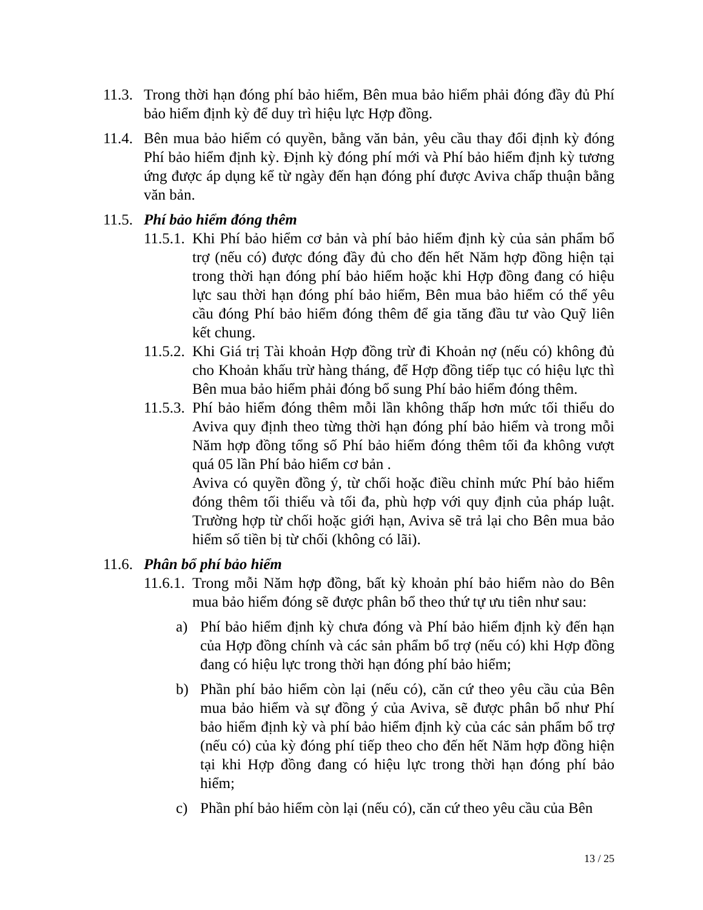11.3.
Trong thời hạn đóng phí bảo hiểm, Bên mua bảo hiểm phải đóng đầy đủ Phí bảo hiểm định kỳ để duy trì hiệu lực Hợp đồng.
11.4.
Bên mua bảo hiểm có quyền, bằng văn bản, yêu cầu thay đổi định kỳ đóng Phí bảo hiểm định kỳ. Định kỳ đóng phí mới và Phí bảo hiểm định kỳ tương ứng được áp dụng kể từ ngày đến hạn đóng phí được Aviva chấp thuận bằng văn bản.
11.5.
Phí bảo hiểm đóng thêm
11.5.1.
Khi Phí bảo hiểm cơ bản và phí bảo hiểm định kỳ của sản phẩm bổ trợ (nếu có) được đóng đầy đủ cho đến hết Năm hợp đồng hiện tại trong thời hạn đóng phí bảo hiểm hoặc khi Hợp đồng đang có hiệu lực sau thời hạn đóng phí bảo hiểm, Bên mua bảo hiểm có thể yêu cầu đóng Phí bảo hiểm đóng thêm để gia tăng đầu tư vào Quỹ liên kết chung.
11.5.2.
Khi Giá trị Tài khoản Hợp đồng trừ đi Khoản nợ (nếu có) không đủ cho Khoản khấu trừ hàng tháng, để Hợp đồng tiếp tục có hiệu lực thì Bên mua bảo hiểm phải đóng bổ sung Phí bảo hiểm đóng thêm.
11.5.3.
Phí bảo hiểm đóng thêm mỗi lần không thấp hơn mức tối thiểu do Aviva quy định theo từng thời hạn đóng phí bảo hiểm và trong mỗi Năm hợp đồng tổng số Phí bảo hiểm đóng thêm tối đa không vượt quá 05 lần Phí bảo hiểm cơ bản .
Aviva có quyền đồng ý, từ chối hoặc điều chỉnh mức Phí bảo hiểm đóng thêm tối thiểu và tối đa, phù hợp với quy định của pháp luật. Trường hợp từ chối hoặc giới hạn, Aviva sẽ trả lại cho Bên mua bảo hiểm số tiền bị từ chối (không có lãi).
11.6.
Phân bổ phí bảo hiểm
11.6.1.
Trong mỗi Năm hợp đồng, bất kỳ khoản phí bảo hiểm nào do Bên mua bảo hiểm đóng sẽ được phân bổ theo thứ tự ưu tiên như sau:
a) Phí bảo hiểm định kỳ chưa đóng và Phí bảo hiểm định kỳ đến hạn của Hợp đồng chính và các sản phẩm bổ trợ (nếu có) khi Hợp đồng đang có hiệu lực trong thời hạn đóng phí bảo hiểm;
b) Phần phí bảo hiểm còn lại (nếu có), căn cứ theo yêu cầu của Bên mua bảo hiểm và sự đồng ý của Aviva, sẽ được phân bổ như Phí bảo hiểm định kỳ và phí bảo hiểm định kỳ của các sản phẩm bổ trợ (nếu có) của kỳ đóng phí tiếp theo cho đến hết Năm hợp đồng hiện tại khi Hợp đồng đang có hiệu lực trong thời hạn đóng phí bảo hiểm;
c) Phần phí bảo hiểm còn lại (nếu có), căn cứ theo yêu cầu của Bên
13 / 25